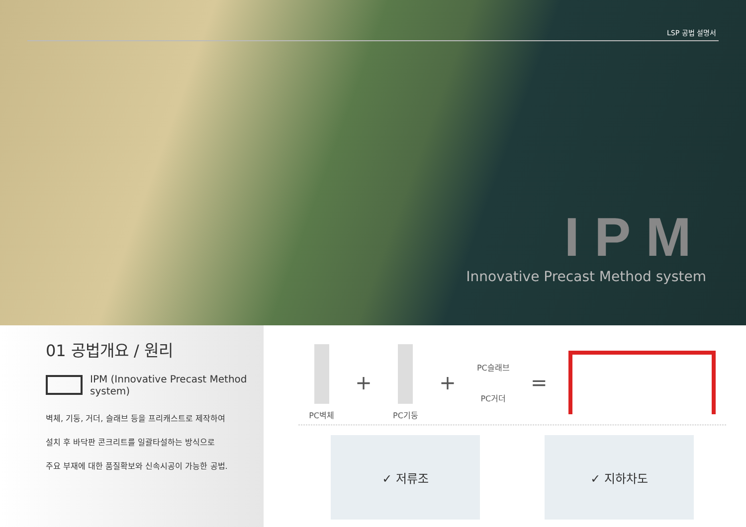LSP 공법 설명서
IPM
Innovative Precast Method system
01 공법개요 / 원리
IPM (Innovative Precast Method system)
벽체, 기둥, 거더, 슬래브 등을 프리캐스트로 제작하여
설치 후 바닥판 콘크리트를 일괄타설하는 방식으로
주요 부재에 대한 품질확보와 신속시공이 가능한 공법.
PC벽체
+
PC기둥
+
PC슬래브
PC거더
=
✓ 저류조 ✓ 지하차도